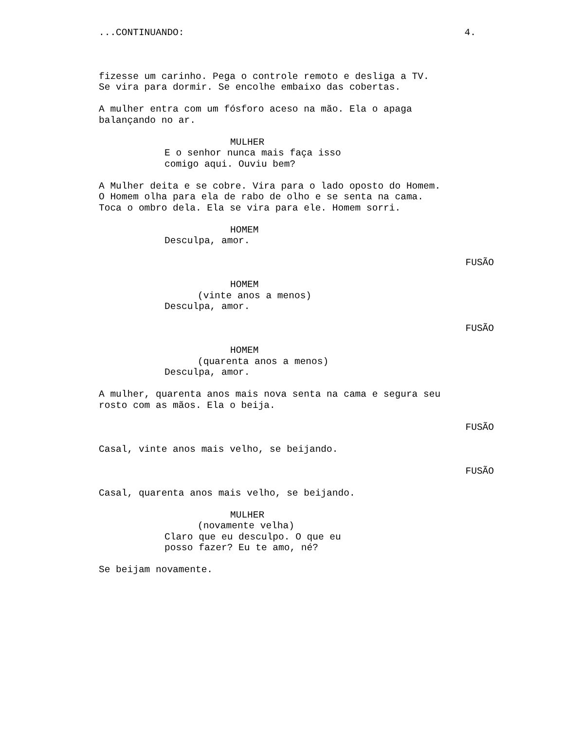...CONTINUANDO: 4.
fizesse um carinho. Pega o controle remoto e desliga a TV. Se vira para dormir. Se encolhe embaixo das cobertas.
A mulher entra com um fósforo aceso na mão. Ela o apaga balançando no ar.
MULHER
E o senhor nunca mais faça isso comigo aqui. Ouviu bem?
A Mulher deita e se cobre. Vira para o lado oposto do Homem. O Homem olha para ela de rabo de olho e se senta na cama. Toca o ombro dela. Ela se vira para ele. Homem sorri.
HOMEM
Desculpa, amor.
FUSÃO
HOMEM
(vinte anos a menos)
Desculpa, amor.
FUSÃO
HOMEM
(quarenta anos a menos)
Desculpa, amor.
A mulher, quarenta anos mais nova senta na cama e segura seu rosto com as mãos. Ela o beija.
FUSÃO
Casal, vinte anos mais velho, se beijando.
FUSÃO
Casal, quarenta anos mais velho, se beijando.
MULHER
(novamente velha)
Claro que eu desculpo. O que eu posso fazer? Eu te amo, né?
Se beijam novamente.